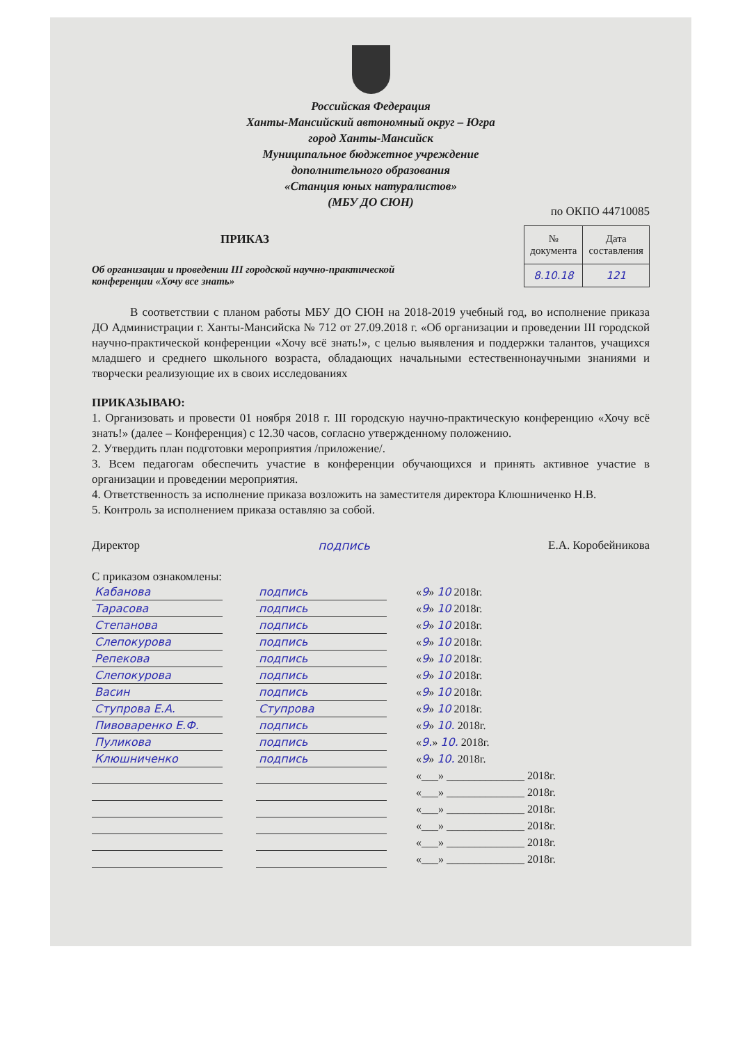Российская Федерация
Ханты-Мансийский автономный округ – Югра
город Ханты-Мансийск
Муниципальное бюджетное учреждение
дополнительного образования
«Станция юных натуралистов»
(МБУ ДО СЮН)
по ОКПО 44710085
ПРИКАЗ
Об организации и проведении III городской научно-практической конференции «Хочу все знать»
| № документа | Дата составления |
| --- | --- |
| 8.10.18 | 121 |
В соответствии с планом работы МБУ ДО СЮН на 2018-2019 учебный год, во исполнение приказа ДО Администрации г. Ханты-Мансийска № 712 от 27.09.2018 г. «Об организации и проведении III городской научно-практической конференции «Хочу всё знать!», с целью выявления и поддержки талантов, учащихся младшего и среднего школьного возраста, обладающих начальными естественнонаучными знаниями и творчески реализующие их в своих исследованиях
ПРИКАЗЫВАЮ:
1. Организовать и провести 01 ноября 2018 г. III городскую научно-практическую конференцию «Хочу всё знать!» (далее – Конференция) с 12.30 часов, согласно утвержденному положению.
2. Утвердить план подготовки мероприятия /приложение/.
3. Всем педагогам обеспечить участие в конференции обучающихся и принять активное участие в организации и проведении мероприятия.
4. Ответственность за исполнение приказа возложить на заместителя директора Клюшниченко Н.В.
5. Контроль за исполнением приказа оставляю за собой.
Директор подпись Е.А. Коробейникова
С приказом ознакомлены:
| Кабанова | | подпись | | « 9 » 10 2018г. |
| Тарасова | | подпись | | « 9 » 10 2018г. |
| Степанова | | подпись | | « 9 » 10 2018г. |
| Слепокурова | | подпись | | « 9 » 10 2018г. |
| Репекова | | подпись | | « 9 » 10 2018г. |
| Слепокурова | | подпись | | « 9 » 10 2018г. |
| Васин | | подпись | | « 9 » 10 2018г. |
| Ступрова Е.А. | | Ступрова | | « 9 » 10 2018г. |
| Пивоваренко Е.Ф. | | подпись | | « 9 » 10. 2018г. |
| Пуликова | | подпись | | « 9. » 10. 2018г. |
| Клюшниченко | | подпись | | « 9 » 10. 2018г. |
| | | | | «___» ______________ 2018г. |
| | | | | «___» ______________ 2018г. |
| | | | | «___» ______________ 2018г. |
| | | | | «___» ______________ 2018г. |
| | | | | «___» ______________ 2018г. |
| | | | | «___» ______________ 2018г. |